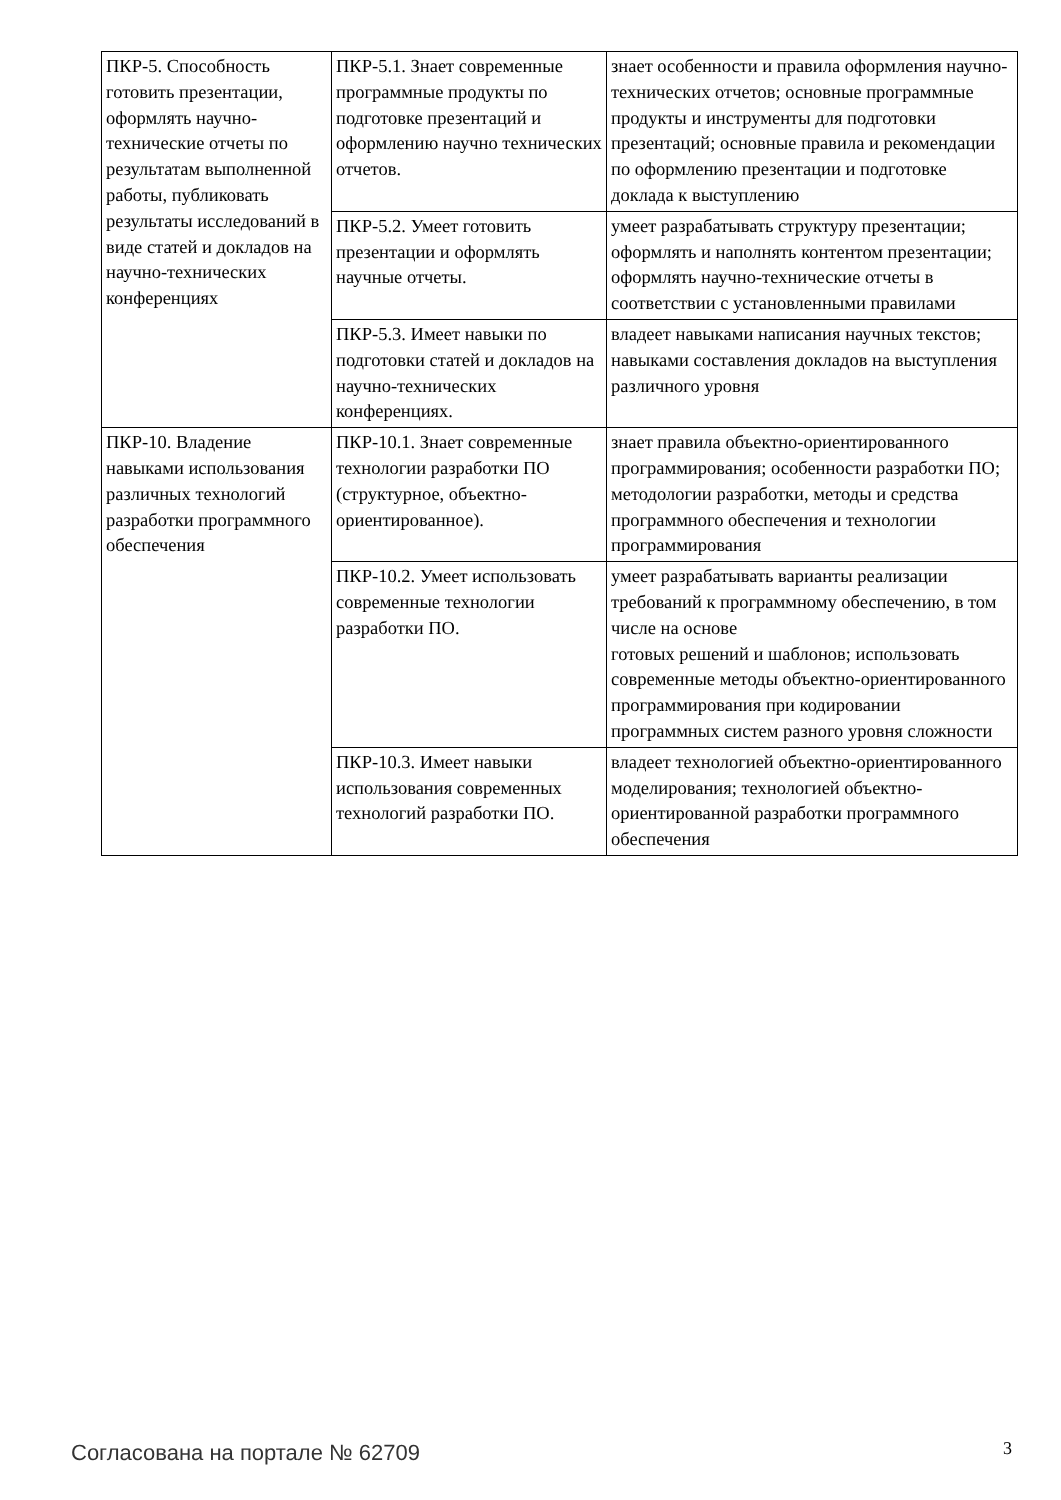| ПКР-5. Способность готовить презентации, оформлять научно-технические отчеты по результатам выполненной работы, публиковать результаты исследований в виде статей и докладов на научно-технических конференциях | ПКР-5.1. Знает современные программные продукты по подготовке презентаций и оформлению научно технических отчетов. | знает особенности и правила оформления научно-технических отчетов; основные программные продукты и инструменты для подготовки презентаций; основные правила и рекомендации по оформлению презентации и подготовке доклада к выступлению |
| | ПКР-5.2. Умеет готовить презентации и оформлять научные отчеты. | умеет разрабатывать структуру презентации; оформлять и наполнять контентом презентации; оформлять научно-технические отчеты в соответствии с установленными правилами |
| | ПКР-5.3. Имеет навыки по подготовки статей и докладов на научно-технических конференциях. | владеет навыками написания научных текстов; навыками составления докладов на выступления различного уровня |
| ПКР-10. Владение навыками использования различных технологий разработки программного обеспечения | ПКР-10.1. Знает современные технологии разработки ПО (структурное, объектно-ориентированное). | знает правила объектно-ориентированного программирования; особенности разработки ПО; методологии разработки, методы и средства программного обеспечения и технологии программирования |
| | ПКР-10.2. Умеет использовать современные технологии разработки ПО. | умеет разрабатывать варианты реализации требований к программному обеспечению, в том числе на основе готовых решений и шаблонов; использовать современные методы объектно-ориентированного программирования при кодировании программных систем разного уровня сложности |
| | ПКР-10.3. Имеет навыки использования современных технологий разработки ПО. | владеет технологией объектно-ориентированного моделирования; технологией объектно-ориентированной разработки программного обеспечения |
Согласована на портале № 62709 3